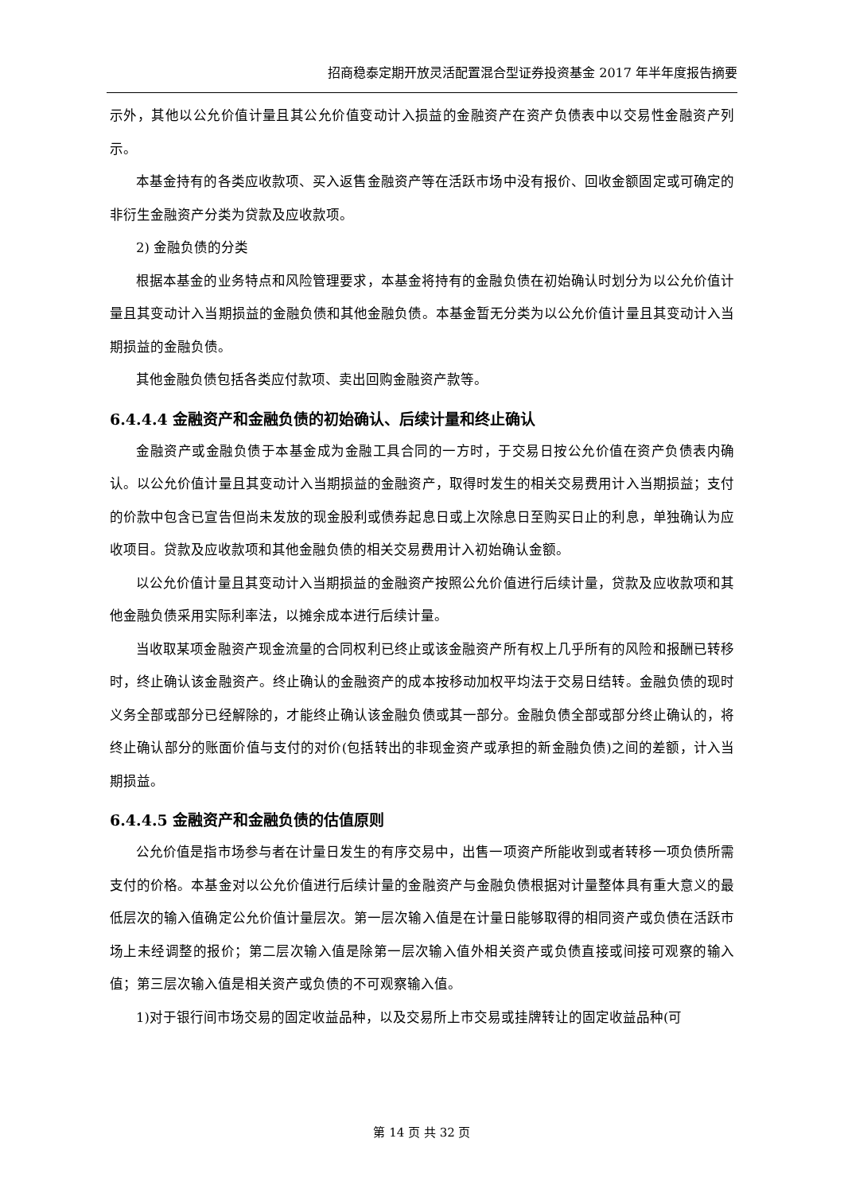招商稳泰定期开放灵活配置混合型证券投资基金 2017 年半年度报告摘要
示外，其他以公允价值计量且其公允价值变动计入损益的金融资产在资产负债表中以交易性金融资产列示。
本基金持有的各类应收款项、买入返售金融资产等在活跃市场中没有报价、回收金额固定或可确定的非衍生金融资产分类为贷款及应收款项。
2) 金融负债的分类
根据本基金的业务特点和风险管理要求，本基金将持有的金融负债在初始确认时划分为以公允价值计量且其变动计入当期损益的金融负债和其他金融负债。本基金暂无分类为以公允价值计量且其变动计入当期损益的金融负债。
其他金融负债包括各类应付款项、卖出回购金融资产款等。
6.4.4.4 金融资产和金融负债的初始确认、后续计量和终止确认
金融资产或金融负债于本基金成为金融工具合同的一方时，于交易日按公允价值在资产负债表内确认。以公允价值计量且其变动计入当期损益的金融资产，取得时发生的相关交易费用计入当期损益；支付的价款中包含已宣告但尚未发放的现金股利或债券起息日或上次除息日至购买日止的利息，单独确认为应收项目。贷款及应收款项和其他金融负债的相关交易费用计入初始确认金额。
以公允价值计量且其变动计入当期损益的金融资产按照公允价值进行后续计量，贷款及应收款项和其他金融负债采用实际利率法，以摊余成本进行后续计量。
当收取某项金融资产现金流量的合同权利已终止或该金融资产所有权上几乎所有的风险和报酬已转移时，终止确认该金融资产。终止确认的金融资产的成本按移动加权平均法于交易日结转。金融负债的现时义务全部或部分已经解除的，才能终止确认该金融负债或其一部分。金融负债全部或部分终止确认的，将终止确认部分的账面价值与支付的对价(包括转出的非现金资产或承担的新金融负债)之间的差额，计入当期损益。
6.4.4.5 金融资产和金融负债的估值原则
公允价值是指市场参与者在计量日发生的有序交易中，出售一项资产所能收到或者转移一项负债所需支付的价格。本基金对以公允价值进行后续计量的金融资产与金融负债根据对计量整体具有重大意义的最低层次的输入值确定公允价值计量层次。第一层次输入值是在计量日能够取得的相同资产或负债在活跃市场上未经调整的报价；第二层次输入值是除第一层次输入值外相关资产或负债直接或间接可观察的输入值；第三层次输入值是相关资产或负债的不可观察输入值。
1)对于银行间市场交易的固定收益品种，以及交易所上市交易或挂牌转让的固定收益品种(可
第 14 页 共 32 页